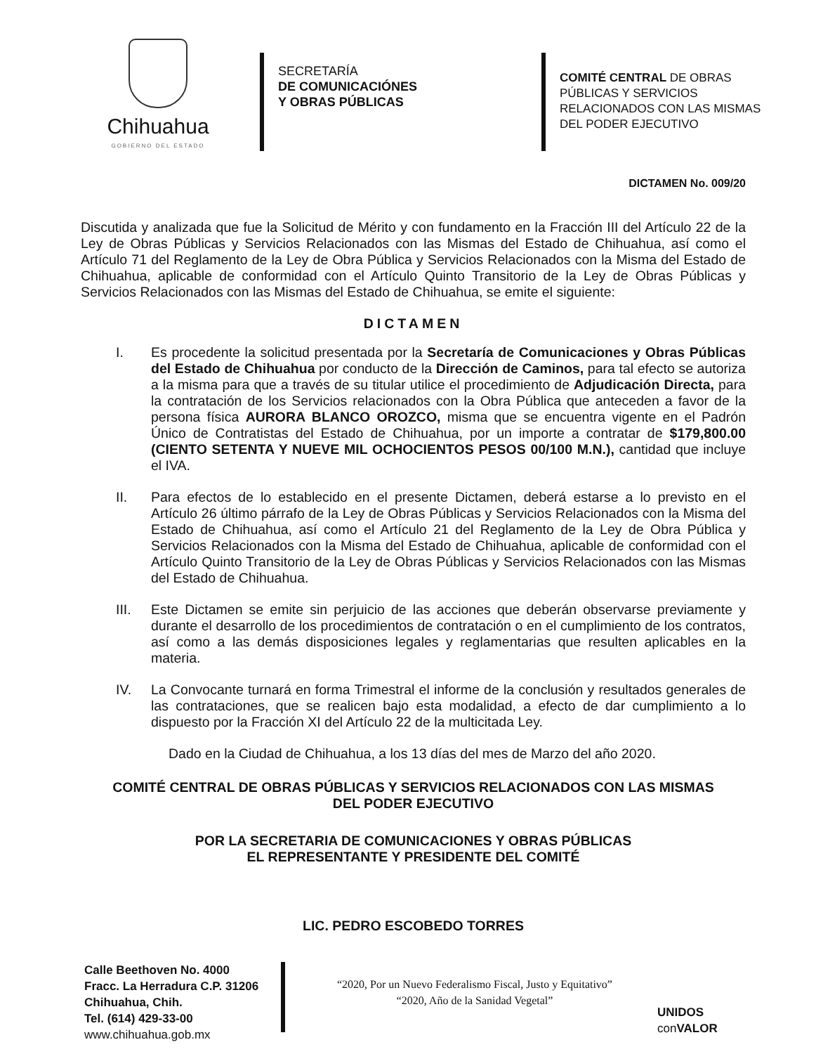Chihuahua
GOBIERNO DEL ESTADO
SECRETARÍA
DE COMUNICACIÓNES
Y OBRAS PÚBLICAS
COMITÉ CENTRAL DE OBRAS
PÚBLICAS Y SERVICIOS
RELACIONADOS CON LAS MISMAS
DEL PODER EJECUTIVO
DICTAMEN No. 009/20
Discutida y analizada que fue la Solicitud de Mérito y con fundamento en la Fracción III del Artículo 22 de la Ley de Obras Públicas y Servicios Relacionados con las Mismas del Estado de Chihuahua, así como el Artículo 71 del Reglamento de la Ley de Obra Pública y Servicios Relacionados con la Misma del Estado de Chihuahua, aplicable de conformidad con el Artículo Quinto Transitorio de la Ley de Obras Públicas y Servicios Relacionados con las Mismas del Estado de Chihuahua, se emite el siguiente:
DICTAMEN
I. Es procedente la solicitud presentada por la Secretaría de Comunicaciones y Obras Públicas del Estado de Chihuahua por conducto de la Dirección de Caminos, para tal efecto se autoriza a la misma para que a través de su titular utilice el procedimiento de Adjudicación Directa, para la contratación de los Servicios relacionados con la Obra Pública que anteceden a favor de la persona física AURORA BLANCO OROZCO, misma que se encuentra vigente en el Padrón Único de Contratistas del Estado de Chihuahua, por un importe a contratar de $179,800.00 (CIENTO SETENTA Y NUEVE MIL OCHOCIENTOS PESOS 00/100 M.N.), cantidad que incluye el IVA.
II. Para efectos de lo establecido en el presente Dictamen, deberá estarse a lo previsto en el Artículo 26 último párrafo de la Ley de Obras Públicas y Servicios Relacionados con la Misma del Estado de Chihuahua, así como el Artículo 21 del Reglamento de la Ley de Obra Pública y Servicios Relacionados con la Misma del Estado de Chihuahua, aplicable de conformidad con el Artículo Quinto Transitorio de la Ley de Obras Públicas y Servicios Relacionados con las Mismas del Estado de Chihuahua.
III. Este Dictamen se emite sin perjuicio de las acciones que deberán observarse previamente y durante el desarrollo de los procedimientos de contratación o en el cumplimiento de los contratos, así como a las demás disposiciones legales y reglamentarias que resulten aplicables en la materia.
IV. La Convocante turnará en forma Trimestral el informe de la conclusión y resultados generales de las contrataciones, que se realicen bajo esta modalidad, a efecto de dar cumplimiento a lo dispuesto por la Fracción XI del Artículo 22 de la multicitada Ley.
Dado en la Ciudad de Chihuahua, a los 13 días del mes de Marzo del año 2020.
COMITÉ CENTRAL DE OBRAS PÚBLICAS Y SERVICIOS RELACIONADOS CON LAS MISMAS
DEL PODER EJECUTIVO
POR LA SECRETARIA DE COMUNICACIONES Y OBRAS PÚBLICAS
EL REPRESENTANTE Y PRESIDENTE DEL COMITÉ
LIC. PEDRO ESCOBEDO TORRES
Calle Beethoven No. 4000
Fracc. La Herradura C.P. 31206
Chihuahua, Chih.
Tel. (614) 429-33-00
www.chihuahua.gob.mx
“2020, Por un Nuevo Federalismo Fiscal, Justo y Equitativo”
“2020, Año de la Sanidad Vegetal”
UNIDOS
con VALOR